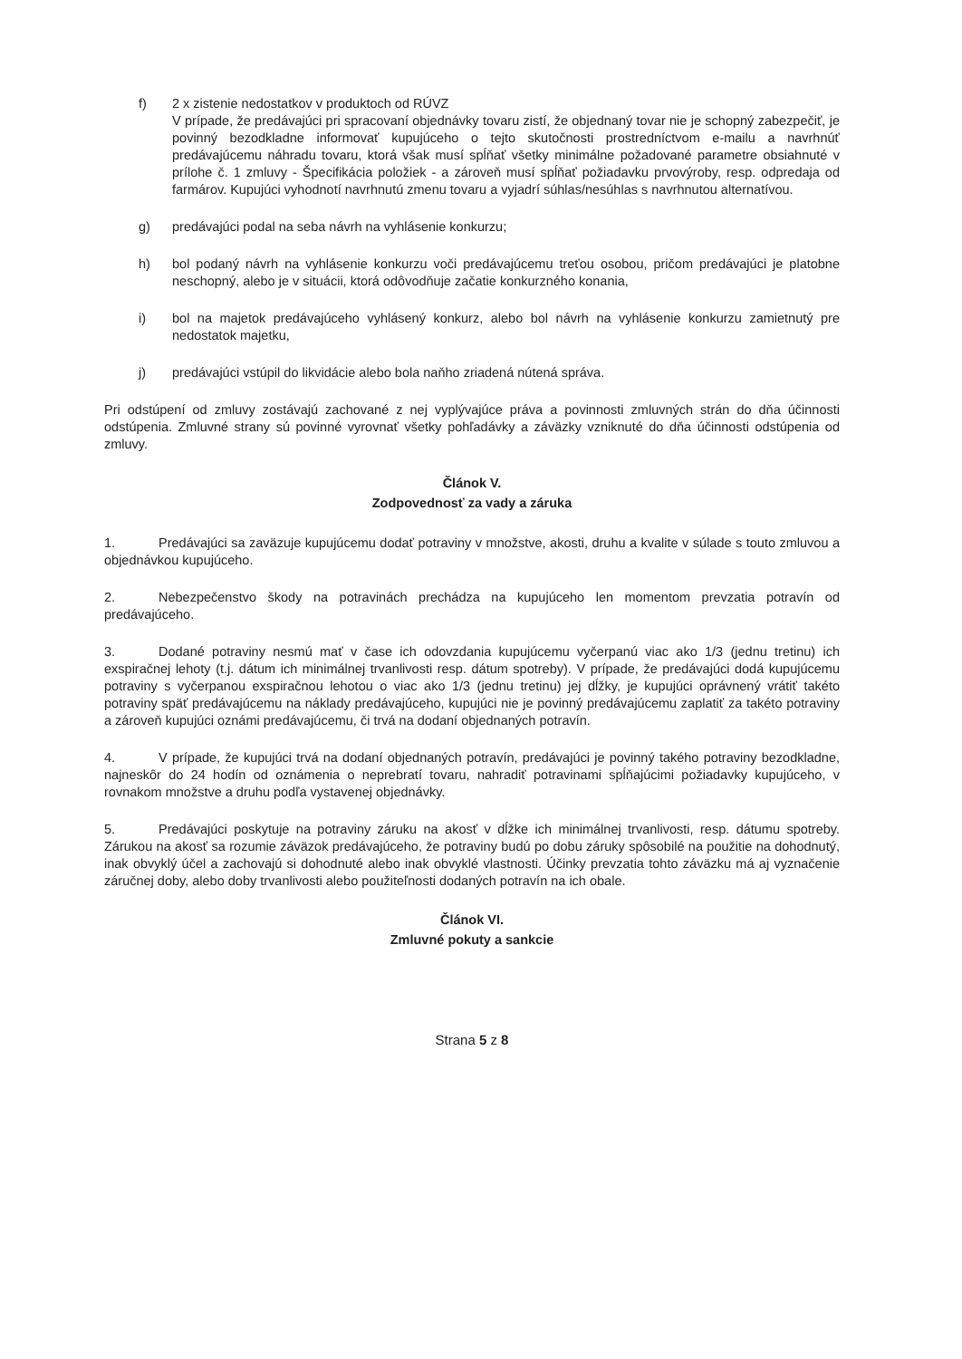f) 2 x zistenie nedostatkov v produktoch od RÚVZ
V prípade, že predávajúci pri spracovaní objednávky tovaru zistí, že objednaný tovar nie je schopný zabezpečiť, je povinný bezodkladne informovať kupujúceho o tejto skutočnosti prostredníctvom e-mailu a navrhnúť predávajúcemu náhradu tovaru, ktorá však musí spĺňať všetky minimálne požadované parametre obsiahnuté v prílohe č. 1 zmluvy - Špecifikácia položiek - a zároveň musí spĺňať požiadavku prvovýroby, resp. odpredaja od farmárov. Kupujúci vyhodnotí navrhnutú zmenu tovaru a vyjadrí súhlas/nesúhlas s navrhnutou alternatívou.
g) predávajúci podal na seba návrh na vyhlásenie konkurzu;
h) bol podaný návrh na vyhlásenie konkurzu voči predávajúcemu treťou osobou, pričom predávajúci je platobne neschopný, alebo je v situácii, ktorá odôvodňuje začatie konkurzného konania,
i) bol na majetok predávajúceho vyhlásený konkurz, alebo bol návrh na vyhlásenie konkurzu zamietnutý pre nedostatok majetku,
j) predávajúci vstúpil do likvidácie alebo bola naňho zriadená nútená správa.
Pri odstúpení od zmluvy zostávajú zachované z nej vyplývajúce práva a povinnosti zmluvných strán do dňa účinnosti odstúpenia. Zmluvné strany sú povinné vyrovnať všetky pohľadávky a záväzky vzniknuté do dňa účinnosti odstúpenia od zmluvy.
Článok V.
Zodpovednosť za vady a záruka
1. Predávajúci sa zaväzuje kupujúcemu dodať potraviny v množstve, akosti, druhu a kvalite v súlade s touto zmluvou a objednávkou kupujúceho.
2. Nebezpečenstvo škody na potravinách prechádza na kupujúceho len momentom prevzatia potravín od predávajúceho.
3. Dodané potraviny nesmú mať v čase ich odovzdania kupujúcemu vyčerpanú viac ako 1/3 (jednu tretinu) ich exspiračnej lehoty (t.j. dátum ich minimálnej trvanlivosti resp. dátum spotreby). V prípade, že predávajúci dodá kupujúcemu potraviny s vyčerpanou exspiračnou lehotou o viac ako 1/3 (jednu tretinu) jej dĺžky, je kupujúci oprávnený vrátiť takéto potraviny späť predávajúcemu na náklady predávajúceho, kupujúci nie je povinný predávajúcemu zaplatiť za takéto potraviny a zároveň kupujúci oznámi predávajúcemu, či trvá na dodaní objednaných potravín.
4. V prípade, že kupujúci trvá na dodaní objednaných potravín, predávajúci je povinný takého potraviny bezodkladne, najneskôr do 24 hodín od oznámenia o neprebratí tovaru, nahradiť potravinami spĺňajúcimi požiadavky kupujúceho, v rovnakom množstve a druhu podľa vystavenej objednávky.
5. Predávajúci poskytuje na potraviny záruku na akosť v dĺžke ich minimálnej trvanlivosti, resp. dátumu spotreby. Zárukou na akosť sa rozumie záväzok predávajúceho, že potraviny budú po dobu záruky spôsobilé na použitie na dohodnutý, inak obvyklý účel a zachovajú si dohodnuté alebo inak obvyklé vlastnosti. Účinky prevzatia tohto záväzku má aj vyznačenie záručnej doby, alebo doby trvanlivosti alebo použiteľnosti dodaných potravín na ich obale.
Článok VI.
Zmluvné pokuty a sankcie
Strana 5 z 8